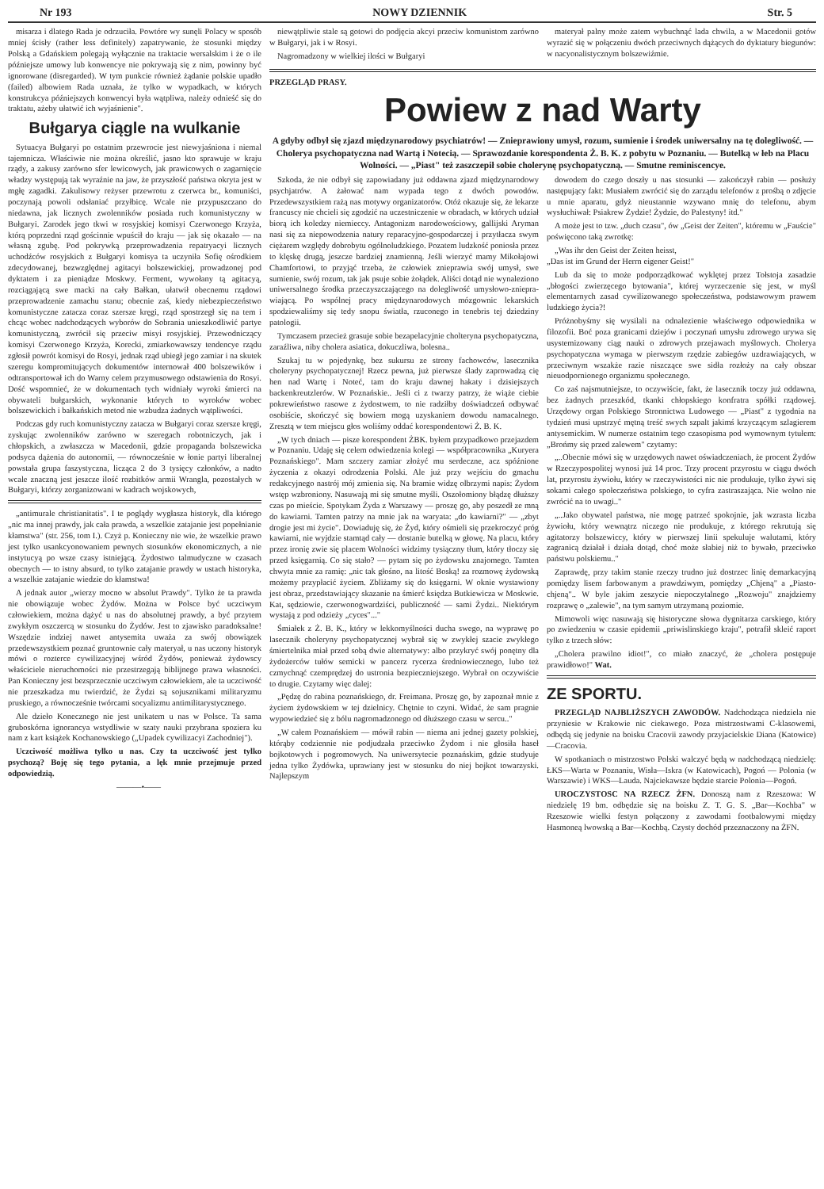Nr 193 NOWY DZIENNIK Str. 5
misarza i dlatego Rada je odrzuciła. Powtóre wy sunęli Polacy w sposób mniej ścisły (rather less definitely) zapatrywanie, że stosunki między Polską a Gdańskiem polegają wyłącznie na traktacie wersalskim i że o ile późniejsze umowy lub konwencye nie pokrywają się z nim, powinny być ignorowane (disregarded). W tym punkcie również żądanie polskie upadło (failed) albowiem Rada uznała, że tylko w wypadkach, w których konstrukcya późniejszych konwencyi była wątpliwa, należy odnieść się do traktatu, ażeby ułatwić ich wyjaśnienie".
Bułgarya ciągle na wulkanie
Sytuacya Bułgaryi po ostatnim przewrocie jest niewyjaśniona i niemal tajemnicza. Właściwie nie można określić, jasno kto sprawuje w kraju rządy, a zakusy zarówno sfer lewicowych, jak prawicowych o zagarnięcie władzy występują tak wyraźnie na jaw, że przyszłość państwa okryta jest w mgłę zagadki. Zakulisowy reżyser przewrotu z czerwca br., komuniści, poczynają powoli odsłaniać przyłbicę. Wcale nie przypuszczano do niedawna, jak licznych zwolenników posiada ruch komunistyczny w Bułgaryi. Zarodek jego tkwi w rosyjskiej komisyi Czerwonego Krzyża, którą poprzedni rząd gościnnie wpuścił do kraju — jak się okazało — na własną zgubę. Pod pokrywką przeprowadzenia repatryacyi licznych uchodźców rosyjskich z Bułgaryi komisya ta uczyniła Sofię ośrodkiem zdecydowanej, bezwzględnej agitacyi bolszewickiej, prowadzonej pod dyktatem i za pieniądze Moskwy. Ferment, wywołany tą agitacyą, rozciągającą swe macki na cały Bałkan, ułatwił obecnemu rządowi przeprowadzenie zamachu stanu; obecnie zaś, kiedy niebezpieczeństwo komunistyczne zatacza coraz szersze kręgi, rząd spostrzegł się na tem i chcąc wobec nadchodzących wyborów do Sobrania unieszkodliwić partye komunistyczną, zwrócił się przeciw misyi rosyjskiej. Przewodniczący komisyi Czerwonego Krzyża, Korecki, zmiarkowawszy tendencye rządu zgłosił powrót komisyi do Rosyi, jednak rząd ubiegł jego zamiar i na skutek szeregu kompromitujących dokumentów internował 400 bolszewików i odtransportował ich do Warny celem przymusowego odstawienia do Rosyi. Dość wspomnieć, że w dokumentach tych widniały wyroki śmierci na obywateli bułgarskich, wykonanie których to wyroków wobec bolszewickich i bałkańskich metod nie wzbudza żadnych wątpliwości.
Podczas gdy ruch komunistyczny zatacza w Bułgaryi coraz szersze kręgi, zyskując zwolenników zarówno w szeregach robotniczych, jak i chłopskich, a zwłaszcza w Macedonii, gdzie propaganda bolszewicka podsyca dążenia do autonomii, — równocześnie w łonie partyi liberalnej powstała grupa faszystyczna, licząca 2 do 3 tysięcy członków, a nadto wcale znaczną jest jeszcze ilość rozbitków armii Wrangla, pozostałych w Bułgaryi, którzy zorganizowani w kadrach wojskowych,
„antimurale christianitatis". I te poglądy wygłasza historyk, dla którego „nic ma innej prawdy, jak cała prawda, a wszelkie zatajanie jest popełnianie kłamstwa" (str. 256, tom I.). Czyż p. Konieczny nie wie, że wszelkie prawo jest tylko usankcyonowaniem pewnych stosunków ekonomicznych, a nie instytucyą po wsze czasy istniejącą. Żydostwo talmudyczne w czasach obecnych — to istny absurd, to tylko zatajanie prawdy w ustach historyka, a wszelkie zatajanie wiedzie do kłamstwa!
A jednak autor „wierzy mocno w absolut Prawdy". Tylko że ta prawda nie obowiązuje wobec Żydów. Można w Polsce być uczciwym człowiekiem, można dążyć u nas do absolutnej prawdy, a być przytem zwykłym oszczercą w stosunku do Żydów. Jest to zjawisko paradoksalne! Wszędzie indziej nawet antysemita uważa za swój obowiązek przedewszystkiem poznać gruntownie cały materyał, u nas uczony historyk mówi o rozterce cywilizacyjnej wśród Żydów, ponieważ żydowscy właściciele nieruchomości nie przestrzegają biblijnego prawa własności. Pan Konieczny jest bezsprzecznie uczciwym człowiekiem, ale ta uczciwość nie przeszkadza mu twierdzić, że Żydzi są sojusznikami militaryzmu pruskiego, a równocześnie twórcami socyalizmu antimilitarystycznego.
Ale dzieło Konecznego nie jest unikatem u nas w Polsce. Ta sama gruboskórna ignorancya wstydliwie w szaty nauki przybrana spoziera ku nam z kart książek Kochanowskiego („Upadek cywilizacyi Zachodniej").
Uczciwość możliwa tylko u nas. Czy ta uczciwość jest tylko psychozą? Boję się tego pytania, a lęk mnie przejmuje przed odpowiedzią.
———•——
niewątpliwie stale są gotowi do podjęcia akcyi przeciw komunistom zarówno w Bułgaryi, jak i w Rosyi.
Nagromadzony w wielkiej ilości w Bułgaryi
materyał palny może zatem wybuchnąć lada chwila, a w Macedonii gotów wyrazić się w połączeniu dwóch przeciwnych dążących do dyktatury biegunów: w nacyonalistycznym bolszewiźmie.
PRZEGLĄD PRASY.
Powiew z nad Warty
A gdyby odbył się zjazd międzynarodowy psychiatrów! — Zniepra­wiony umysł, rozum, sumienie i środek uniwersalny na tę dolegliwość. — Cholerya psychopatyczna nad Wartą i Notecią. — Sprawozdanie korespondenta Ż. B. K. z pobytu w Poznaniu. — Butelką w łeb na Placu Wolności. — „Piast" też zaszczepił sobie cholerynę psychopatyczną. — Smutne reminiscencye.
Szkoda, że nie odbył się zapowiadany już oddawna zjazd międzynarodowy psychjatrów. A żałować nam wypada tego z dwóch powodów. Przedewszystkiem rażą nas motywy organizatorów. Otóż okazuje się, że lekarze francuscy nie chcieli się zgodzić na uczestniczenie w obradach, w których udział biorą ich koledzy niemieccy. Antagonizm narodowościowy, gallijski Aryman nasi się za niepowodzenia natury reparacyjno-gospodarczej i przytłacza swym ciężarem względy dobrobytu ogólnoludzkiego. Pozatem ludzkość poniosła przez to klęskę drugą, jeszcze bardziej znamienną. Jeśli wierzyć mamy Mikołajowi Chamfortowi, to przyjąć trzeba, że człowiek zniepra­wia swój umysł, swe sumienie, swój rozum, tak jak psuje sobie żołądek. Aliści dotąd nie wynaleziono uniwersalnego środka przeczyszczającego na dolegliwość umysłowo-zniepra­wiającą. Po wspólnej pracy międzynarodowych mózgownic lekarskich spodziewaliśmy się tedy snopu światła, rzuconego in tenebris tej dziedziny patologii.
Tymczasem przecież grasuje sobie bezapelacyjnie cholteryna psychopatyczna, zaraźliwa, niby cholera asiatica, dokuczliwa, bolesna..
Szukaj tu w pojedynkę, bez sukursu ze strony fachowców, lasecznika choleryny psychopatycznej! Rzecz pewna, już pierwsze ślady zaprowadzą cię hen nad Wartę i Noteć, tam do kraju dawnej hakaty i dzisiejszych backenkreutzlerów. W Poznańskie.. Jeśli ci z twarzy patrzy, że wiąże ciebie pokrewieństwo rasowe z żydostwem, to nie radziłby doświadczeń odbywać osobiście, skończyć się bowiem mogą uzyskaniem dowodu namacalnego. Zresztą w tem miejscu głos woliśmy oddać korespondentowi Ż. B. K.
„W tych dniach — pisze korespondent ŻBK. byłem przypadkowo przejazdem w Poznaniu. Udaję się celem odwiedzenia kolegi — współpracownika „Kuryera Poznańskiego". Mam szczery zamiar złożyć mu serdeczne, acz spóźnione życzenia z okazyi odrodzenia Polski. Ale już przy wejściu do gmachu redakcyjnego nastrój mój zmienia się. Na bramie widzę olbrzymi napis: Żydom wstęp wzbroniony. Nasuwają mi się smutne myśli. Oszołomiony błądzę dłuższy czas po mieście. Spotykam Żyda z Warszawy — proszę go, aby poszedł ze mną do kawiarni. Tamten patrzy na mnie jak na waryata: „do kawiarni?" — „zbyt drogie jest mi życie". Dowiaduję się, że Żyd, który ośmieli się przekroczyć próg kawiarni, nie wyjdzie stamtąd cały — dostanie butelką w głowę. Na placu, który przez ironię zwie się placem Wolności widzimy tysiączny tłum, który tłoczy się przed księgarnią. Co się stało? — pytam się po żydowsku znajomego. Tamten chwyta mnie za ramię: „nic tak głośno, na litość Boską! za rozmowę żydowską możemy przypłacić życiem. Zbliżamy się do księgarni. W oknie wystawiony jest obraz, przedstawiający skazanie na śmierć księdza Butkiewicza w Moskwie. Kat, sędziowie, czerwonogwardziści, publiczność — sami Żydzi.. Niektórym wystają z pod odzieży „cyces"..."
Śmiałek z Ż. B. K., który w lekkomyślności ducha swego, na wyprawę po lasecznik choleryny psychopatycznej wybrał się w zwykłej szacie zwykłego śmiertelnika miał przed sobą dwie alternatywy: albo przykryć swój ponętny dla żydożerców tułów semicki w pancerz rycerza średniowiecznego, lubo też czmychnąć czemprędzej do ustronia bezpieczniejszego. Wybrał on oczywiście to drugie. Czytamy więc dalej:
„Pędzę do rabina poznańskiego, dr. Freimana. Proszę go, by zapoznał mnie z życiem żydowskiem w tej dzielnicy. Chętnie to czyni. Widać, że sam pragnie wypowiedzieć się z bólu nagromadzonego od dłuższego czasu w sercu.."
„W całem Poznańskiem — mówił rabin — niema ani jednej gazety polskiej, którąby codziennie nie podjudzała przeciwko Żydom i nie głosiła haseł bojkotowych i pogromowych. Na uniwersytecie poznańskim, gdzie studyuje jedna tylko Żydówka, uprawiany jest w stosunku do niej bojkot towarzyski. Najlepszym
dowodem do czego doszły u nas stosunki — zakończył rabin — posłuży następujący fakt: Musiałem zwrócić się do zarządu telefonów z prośbą o zdjęcie u mnie aparatu, gdyż nieustannie wzywano mnię do telefonu, abym wysłuchiwał: Psiakrew Żydzie! Żydzie, do Palestyny! itd."
A może jest to tzw. „duch czasu", ów „Geist der Zeiten", któremu w „Fauście" poświęcono taką zwrotkę:
„Was ihr den Geist der Zeiten heisst,
„Das ist im Grund der Herrn eigener Geist!"
Lub da się to może podporządkować wyklętej przez Tołstoja zasadzie „błogości zwierzęcego bytowania", której wyrzeczenie się jest, w myśl elementarnych zasad cywilizowanego społeczeństwa, podstawowym prawem ludzkiego życia?!
Próżnobyśmy się wysilali na odnalezienie właściwego odpowiednika w filozofii. Boć poza granicami dziejów i poczynań umysłu zdrowego urywa się usystemizowany ciąg nauki o zdrowych przejawach myślowych. Cholerya psychopatyczna wymaga w pierwszym rzędzie zabiegów uzdrawiających, w przeciwnym wszakże razie niszczące swe sidła rozłoży na cały obszar nieuodpornionego organizmu społecznego.
Co zaś najsmutniejsze, to oczywiście, fakt, że lasecznik toczy już oddawna, bez żadnych przeszkód, tkanki chłopskiego konfratra spółki rządowej. Urzędowy organ Polskiego Stronnictwa Ludowego — „Piast" z tygodnia na tydzień musi upstrzyć mętną treść swych szpalt jakimś krzyczącym szlagierem antysemickim. W numerze ostatnim tego czasopisma pod wymownym tytułem: „Brońmy się przed zalewem" czytamy:
„..Obecnie mówi się w urzędowych nawet oświadczeniach, że procent Żydów w Rzeczypospolitej wynosi już 14 proc. Trzy procent przyrostu w ciągu dwóch lat, przyrostu żywiołu, który w rzeczywistości nic nie produkuje, tylko żywi się sokami całego społeczeństwa polskiego, to cyfra zastraszająca. Nie wolno nie zwrócić na to uwagi.."
„..Jako obywatel państwa, nie mogę patrzeć spokojnie, jak wzrasta liczba żywiołu, który wewnątrz niczego nie produkuje, z którego rekrutują się agitatorzy bolszewiccy, który w pierwszej linii spekuluje walutami, który zagranicą działał i działa dotąd, choć może słabiej niż to bywało, przeciwko państwu polskiemu.."
Zaprawdę, przy takim stanie rzeczy trudno już dostrzec linię demarkacyjną pomiędzy lisem farbowanym a prawdziwym, pomiędzy „Chjeną" a „Piasto-chjeną".. W byle jakim zeszycie niepoczytalnego „Rozwoju" znajdziemy rozprawę o „zalewie", na tym samym utrzymaną poziomie.
Mimowoli więc nasuwają się historyczne słowa dygnitarza carskiego, który po zwiedzeniu w czasie epidemii „priwislinskiego kraju", potrafił skleić raport tylko z trzech słów:
„Cholera prawilno idiot!", co miało znaczyć, że „cholera postępuje prawidłowo!" Wat.
ZE SPORTU.
PRZEGLĄD NAJBLIŻSZYCH ZAWODÓW. Nadchodząca niedziela nie przyniesie w Krakowie nic ciekawego. Poza mistrzostwami C-klasowemi, odbędą się jedynie na boisku Cracovii zawody przyjacielskie Diana (Katowice)—Cracovia.
W spotkaniach o mistrzostwo Polski walczyć będą w nadchodzącą niedzielę: ŁKS—Warta w Poznaniu, Wisła—Iskra (w Katowicach), Pogoń — Polonia (w Warszawie) i WKS—Lauda. Najciekawsze będzie starcie Polonia—Pogoń.
UROCZYSTOSC NA RZECZ ŻFN. Donoszą nam z Rzeszowa: W niedzielę 19 bm. odbędzie się na boisku Z. T. G. S. „Bar—Kochba" w Rzeszowie wielki festyn połączony z zawodami footbalowymi między Hasmoneą lwowską a Bar—Kochbą. Czysty dochód przeznaczony na ŻFN.